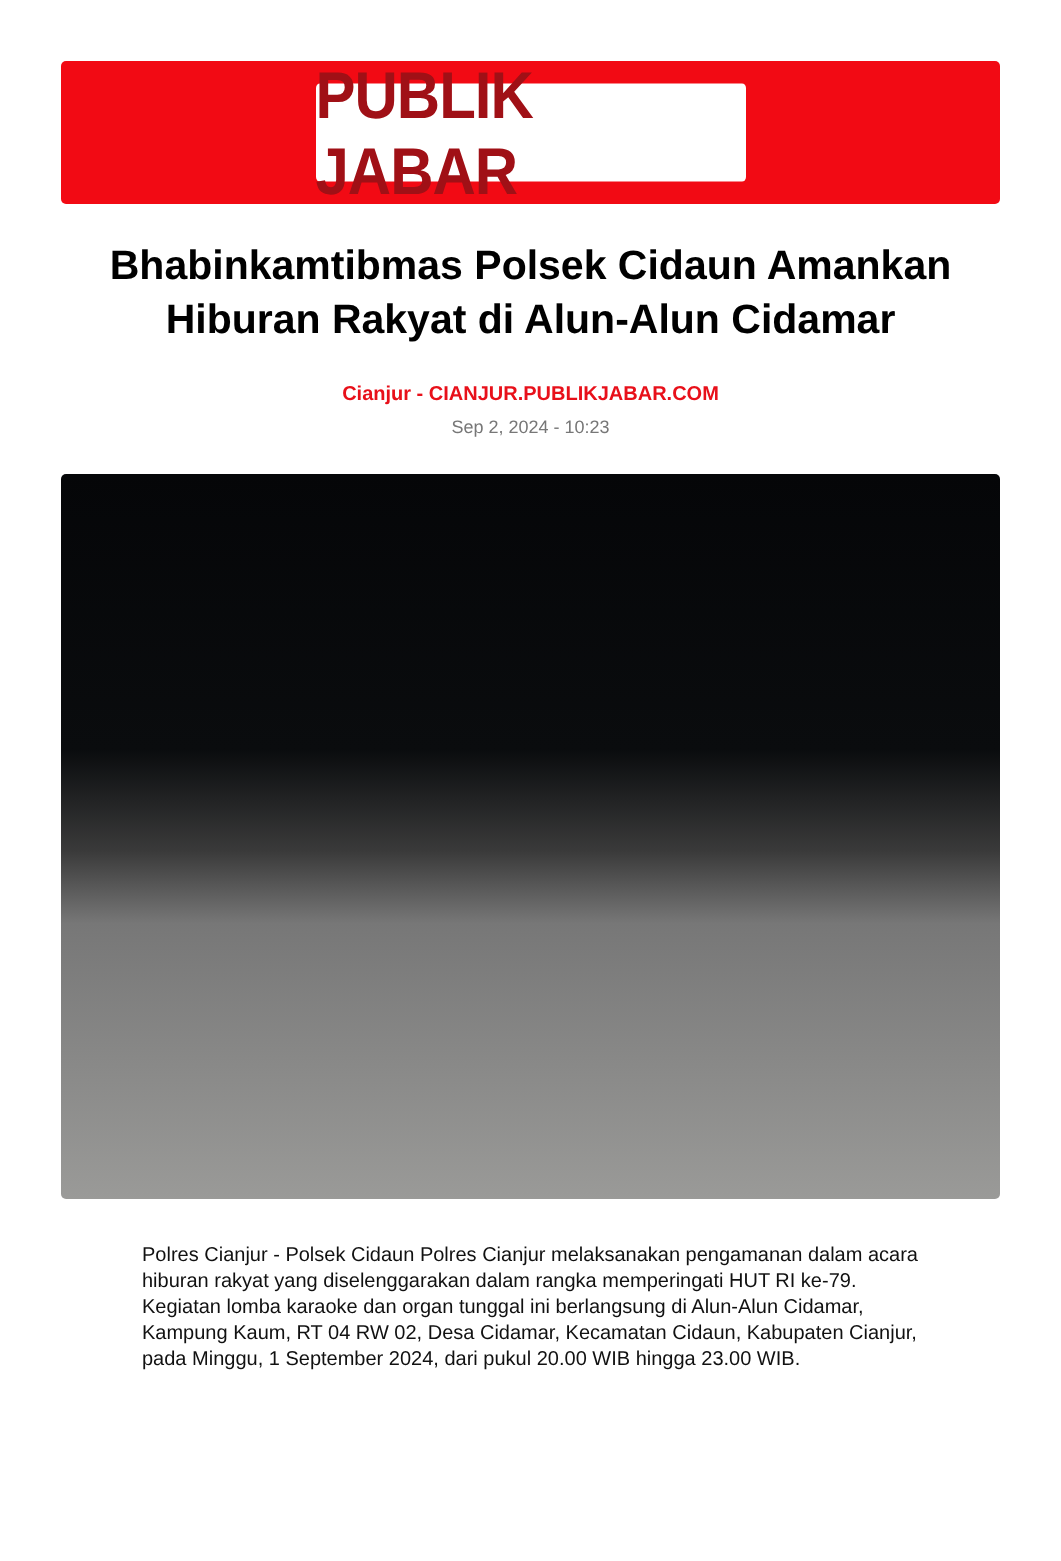PUBLIK JABAR
Bhabinkamtibmas Polsek Cidaun Amankan Hiburan Rakyat di Alun-Alun Cidamar
Cianjur - CIANJUR.PUBLIKJABAR.COM
Sep 2, 2024 - 10:23
Polres Cianjur - Polsek Cidaun Polres Cianjur melaksanakan pengamanan dalam acara hiburan rakyat yang diselenggarakan dalam rangka memperingati HUT RI ke-79. Kegiatan lomba karaoke dan organ tunggal ini berlangsung di Alun-Alun Cidamar, Kampung Kaum, RT 04 RW 02, Desa Cidamar, Kecamatan Cidaun, Kabupaten Cianjur, pada Minggu, 1 September 2024, dari pukul 20.00 WIB hingga 23.00 WIB.